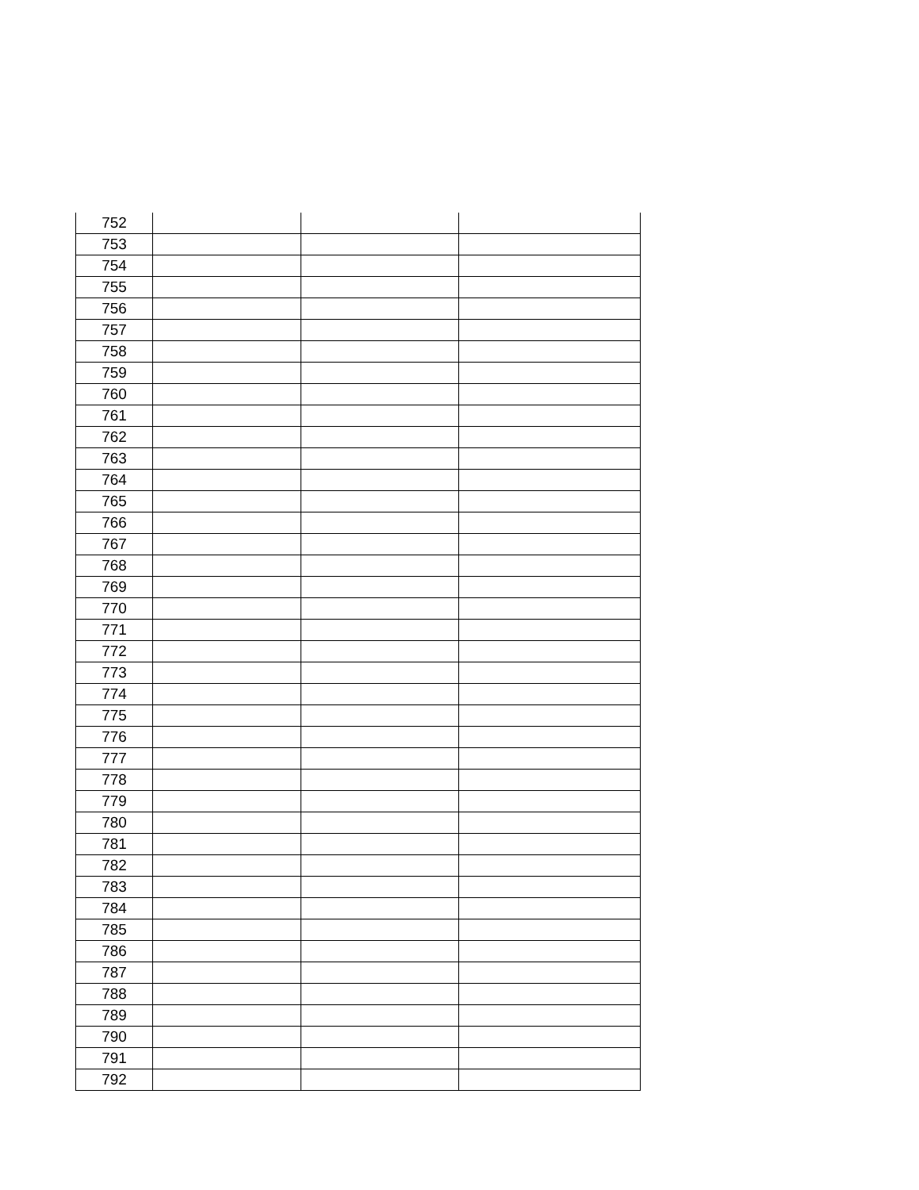| 752 | | | |
| 753 | | | |
| 754 | | | |
| 755 | | | |
| 756 | | | |
| 757 | | | |
| 758 | | | |
| 759 | | | |
| 760 | | | |
| 761 | | | |
| 762 | | | |
| 763 | | | |
| 764 | | | |
| 765 | | | |
| 766 | | | |
| 767 | | | |
| 768 | | | |
| 769 | | | |
| 770 | | | |
| 771 | | | |
| 772 | | | |
| 773 | | | |
| 774 | | | |
| 775 | | | |
| 776 | | | |
| 777 | | | |
| 778 | | | |
| 779 | | | |
| 780 | | | |
| 781 | | | |
| 782 | | | |
| 783 | | | |
| 784 | | | |
| 785 | | | |
| 786 | | | |
| 787 | | | |
| 788 | | | |
| 789 | | | |
| 790 | | | |
| 791 | | | |
| 792 | | | |